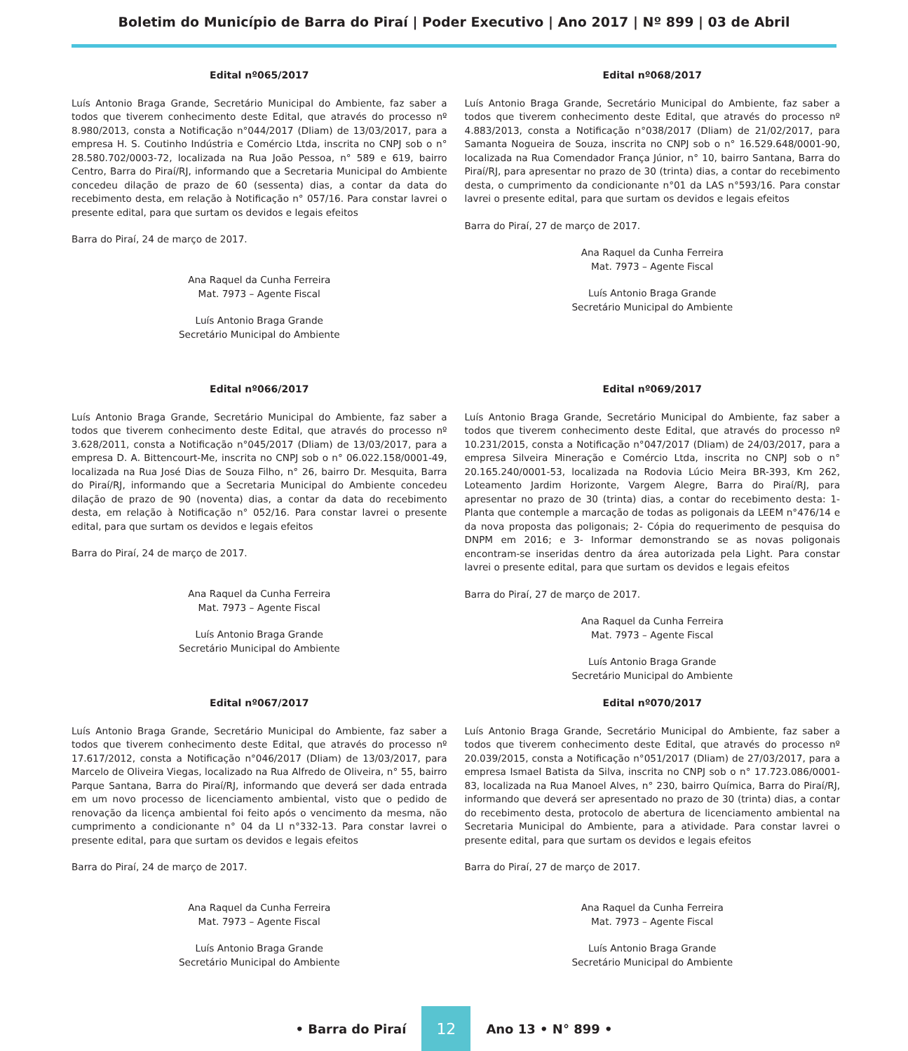Boletim do Município de Barra do Piraí | Poder Executivo | Ano 2017 | Nº 899 | 03 de Abril
Edital nº065/2017
Luís Antonio Braga Grande, Secretário Municipal do Ambiente, faz saber a todos que tiverem conhecimento deste Edital, que através do processo nº 8.980/2013, consta a Notificação n°044/2017 (Dliam) de 13/03/2017, para a empresa H. S. Coutinho Indústria e Comércio Ltda, inscrita no CNPJ sob o n° 28.580.702/0003-72, localizada na Rua João Pessoa, n° 589 e 619, bairro Centro, Barra do Piraí/RJ, informando que a Secretaria Municipal do Ambiente concedeu dilação de prazo de 60 (sessenta) dias, a contar da data do recebimento desta, em relação à Notificação n° 057/16. Para constar lavrei o presente edital, para que surtam os devidos e legais efeitos
Barra do Piraí, 24 de março de 2017.
Ana Raquel da Cunha Ferreira
Mat. 7973 – Agente Fiscal
Luís Antonio Braga Grande
Secretário Municipal do Ambiente
Edital nº066/2017
Luís Antonio Braga Grande, Secretário Municipal do Ambiente, faz saber a todos que tiverem conhecimento deste Edital, que através do processo nº 3.628/2011, consta a Notificação n°045/2017 (Dliam) de 13/03/2017, para a empresa D. A. Bittencourt-Me, inscrita no CNPJ sob o n° 06.022.158/0001-49, localizada na Rua José Dias de Souza Filho, n° 26, bairro Dr. Mesquita, Barra do Piraí/RJ, informando que a Secretaria Municipal do Ambiente concedeu dilação de prazo de 90 (noventa) dias, a contar da data do recebimento desta, em relação à Notificação n° 052/16. Para constar lavrei o presente edital, para que surtam os devidos e legais efeitos
Barra do Piraí, 24 de março de 2017.
Ana Raquel da Cunha Ferreira
Mat. 7973 – Agente Fiscal
Luís Antonio Braga Grande
Secretário Municipal do Ambiente
Edital nº067/2017
Luís Antonio Braga Grande, Secretário Municipal do Ambiente, faz saber a todos que tiverem conhecimento deste Edital, que através do processo nº 17.617/2012, consta a Notificação n°046/2017 (Dliam) de 13/03/2017, para Marcelo de Oliveira Viegas, localizado na Rua Alfredo de Oliveira, n° 55, bairro Parque Santana, Barra do Piraí/RJ, informando que deverá ser dada entrada em um novo processo de licenciamento ambiental, visto que o pedido de renovação da licença ambiental foi feito após o vencimento da mesma, não cumprimento a condicionante n° 04 da LI n°332-13. Para constar lavrei o presente edital, para que surtam os devidos e legais efeitos
Barra do Piraí, 24 de março de 2017.
Ana Raquel da Cunha Ferreira
Mat. 7973 – Agente Fiscal
Luís Antonio Braga Grande
Secretário Municipal do Ambiente
Edital nº068/2017
Luís Antonio Braga Grande, Secretário Municipal do Ambiente, faz saber a todos que tiverem conhecimento deste Edital, que através do processo nº 4.883/2013, consta a Notificação n°038/2017 (Dliam) de 21/02/2017, para Samanta Nogueira de Souza, inscrita no CNPJ sob o n° 16.529.648/0001-90, localizada na Rua Comendador França Júnior, n° 10, bairro Santana, Barra do Piraí/RJ, para apresentar no prazo de 30 (trinta) dias, a contar do recebimento desta, o cumprimento da condicionante n°01 da LAS n°593/16. Para constar lavrei o presente edital, para que surtam os devidos e legais efeitos
Barra do Piraí, 27 de março de 2017.
Ana Raquel da Cunha Ferreira
Mat. 7973 – Agente Fiscal
Luís Antonio Braga Grande
Secretário Municipal do Ambiente
Edital nº069/2017
Luís Antonio Braga Grande, Secretário Municipal do Ambiente, faz saber a todos que tiverem conhecimento deste Edital, que através do processo nº 10.231/2015, consta a Notificação n°047/2017 (Dliam) de 24/03/2017, para a empresa Silveira Mineração e Comércio Ltda, inscrita no CNPJ sob o n° 20.165.240/0001-53, localizada na Rodovia Lúcio Meira BR-393, Km 262, Loteamento Jardim Horizonte, Vargem Alegre, Barra do Piraí/RJ, para apresentar no prazo de 30 (trinta) dias, a contar do recebimento desta: 1- Planta que contemple a marcação de todas as poligonais da LEEM n°476/14 e da nova proposta das poligonais; 2- Cópia do requerimento de pesquisa do DNPM em 2016; e 3- Informar demonstrando se as novas poligonais encontram-se inseridas dentro da área autorizada pela Light. Para constar lavrei o presente edital, para que surtam os devidos e legais efeitos
Barra do Piraí, 27 de março de 2017.
Ana Raquel da Cunha Ferreira
Mat. 7973 – Agente Fiscal
Luís Antonio Braga Grande
Secretário Municipal do Ambiente
Edital nº070/2017
Luís Antonio Braga Grande, Secretário Municipal do Ambiente, faz saber a todos que tiverem conhecimento deste Edital, que através do processo nº 20.039/2015, consta a Notificação n°051/2017 (Dliam) de 27/03/2017, para a empresa Ismael Batista da Silva, inscrita no CNPJ sob o n° 17.723.086/0001-83, localizada na Rua Manoel Alves, n° 230, bairro Química, Barra do Piraí/RJ, informando que deverá ser apresentado no prazo de 30 (trinta) dias, a contar do recebimento desta, protocolo de abertura de licenciamento ambiental na Secretaria Municipal do Ambiente, para a atividade. Para constar lavrei o presente edital, para que surtam os devidos e legais efeitos
Barra do Piraí, 27 de março de 2017.
Ana Raquel da Cunha Ferreira
Mat. 7973 – Agente Fiscal
Luís Antonio Braga Grande
Secretário Municipal do Ambiente
• Barra do Piraí 12 Ano 13 • N° 899 •